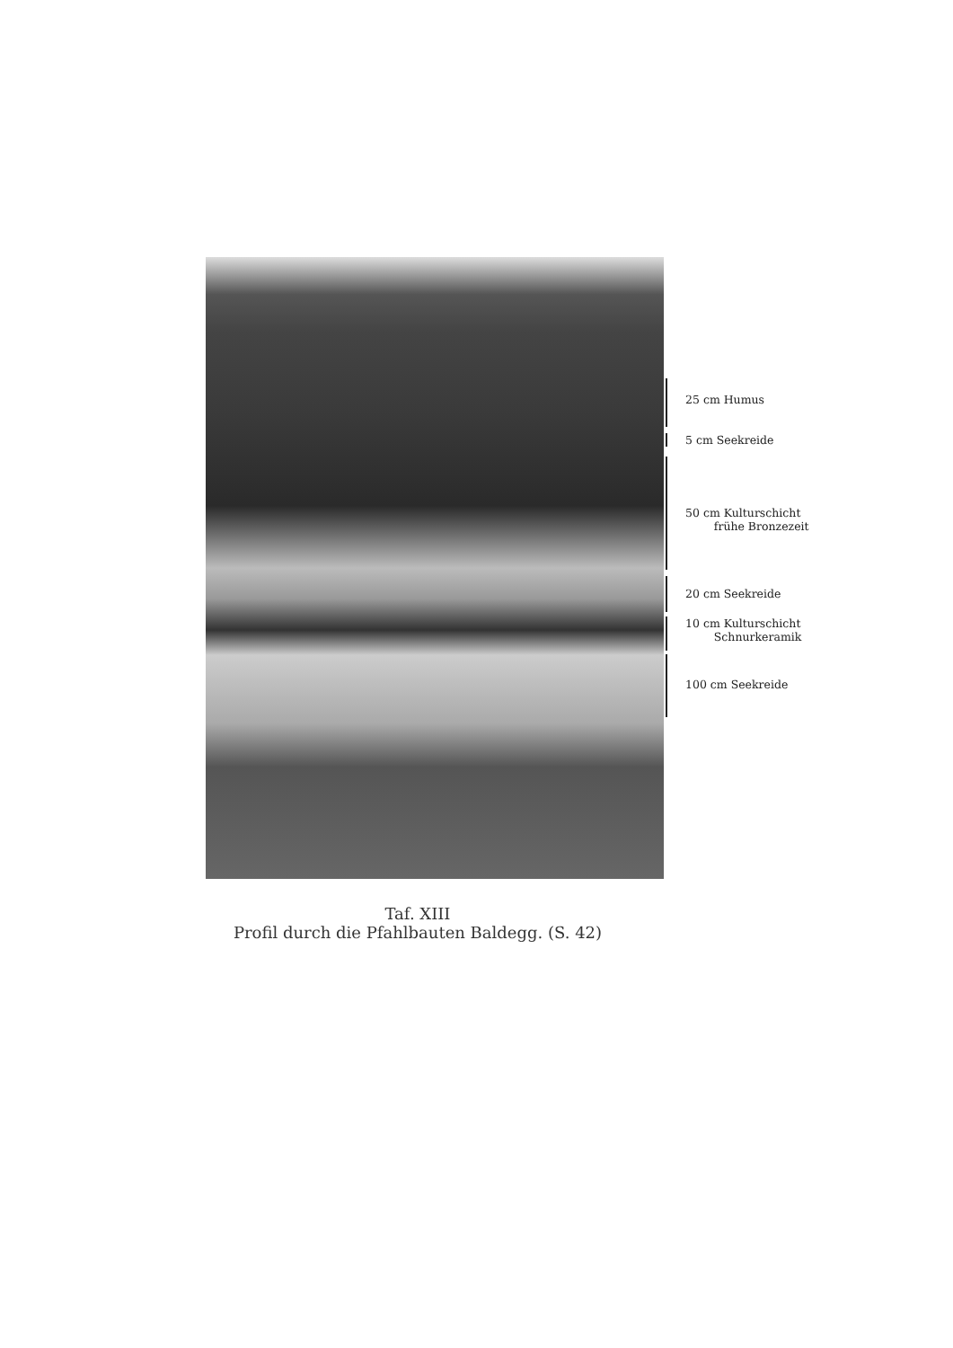25 cm Humus
5 cm Seekreide
50 cm Kulturschicht
frühe Bronzezeit
20 cm Seekreide
10 cm Kulturschicht
Schnurkeramik
100 cm Seekreide
Taf. XIII
Profil durch die Pfahlbauten Baldegg. (S. 42)